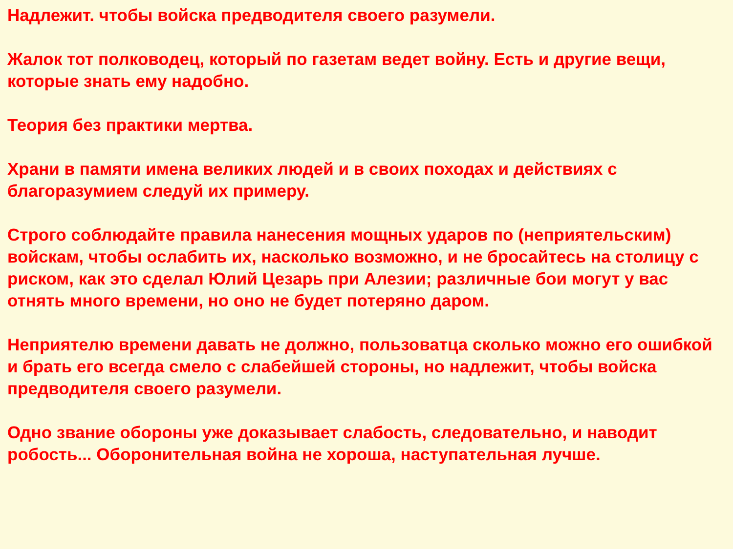Надлежит. чтобы войска предводителя своего разумели.
Жалок тот полководец, который по газетам ведет войну. Есть и другие вещи, которые знать ему надобно.
Теория без практики мертва.
Храни в памяти имена великих людей и в своих походах и действиях с благоразумием следуй их примеру.
Строго соблюдайте правила нанесения мощных ударов по (неприятельским) войскам, чтобы ослабить их, насколько возможно, и не бросайтесь на столицу с риском, как это сделал Юлий Цезарь при Алезии; различные бои могут у вас отнять много времени, но оно не будет потеряно даром.
Неприятелю времени давать не должно, пользоватца сколько можно его ошибкой и брать его всегда смело с слабейшей стороны, но надлежит, чтобы войска предводителя своего разумели.
Одно звание обороны уже доказывает слабость, следовательно, и наводит робость... Оборонительная война не хороша, наступательная лучше.